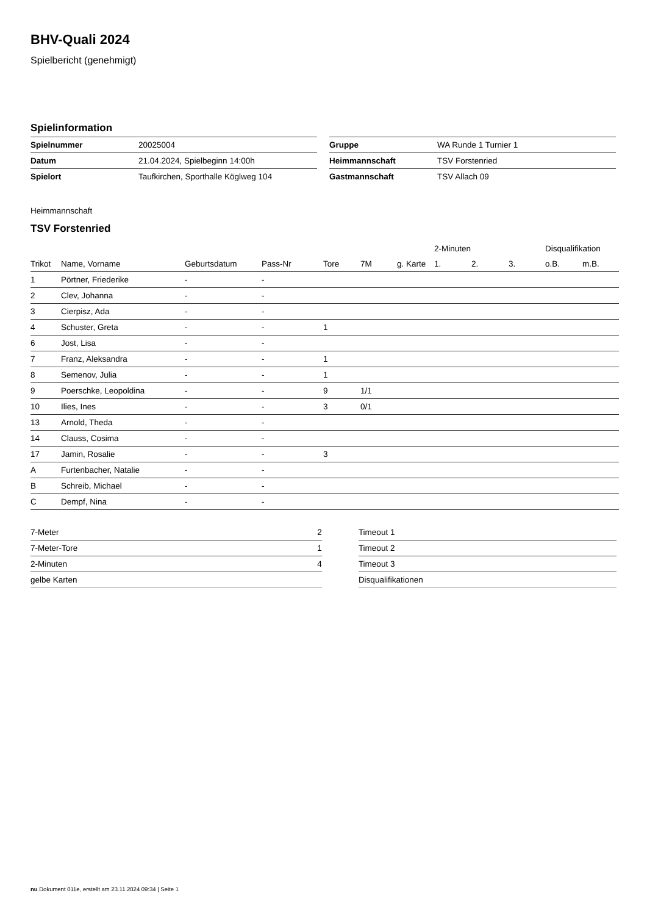BHV-Quali 2024
Spielbericht (genehmigt)
Spielinformation
| Spielnummer | 20025004 |
| Datum | 21.04.2024, Spielbeginn 14:00h |
| Spielort | Taufkirchen, Sporthalle Köglweg 104 |
| Gruppe | WA Runde 1 Turnier 1 |
| Heimmannschaft | TSV Forstenried |
| Gastmannschaft | TSV Allach 09 |
Heimmannschaft
TSV Forstenried
| | | | | | | | 2-Minuten | | | Disqualifikation | |
| --- | --- | --- | --- | --- | --- | --- | --- | --- | --- | --- | --- |
| Trikot | Name, Vorname | Geburtsdatum | Pass-Nr | Tore | 7M | g. Karte | 1. | 2. | 3. | o.B. | m.B. |
| 1 | Pörtner, Friederike | - | - | | | | | | | | |
| 2 | Clev, Johanna | - | - | | | | | | | | |
| 3 | Cierpisz, Ada | - | - | | | | | | | | |
| 4 | Schuster, Greta | - | - | 1 | | | | | | | |
| 6 | Jost, Lisa | - | - | | | | | | | | |
| 7 | Franz, Aleksandra | - | - | 1 | | | | | | | |
| 8 | Semenov, Julia | - | - | 1 | | | | | | | |
| 9 | Poerschke, Leopoldina | - | - | 9 | 1/1 | | | | | | |
| 10 | Ilies, Ines | - | - | 3 | 0/1 | | | | | | |
| 13 | Arnold, Theda | - | - | | | | | | | | |
| 14 | Clauss, Cosima | - | - | | | | | | | | |
| 17 | Jamin, Rosalie | - | - | 3 | | | | | | | |
| A | Furtenbacher, Natalie | - | - | | | | | | | | |
| B | Schreib, Michael | - | - | | | | | | | | |
| C | Dempf, Nina | - | - | | | | | | | | |
| 7-Meter | 2 |
| 7-Meter-Tore | 1 |
| 2-Minuten | 4 |
| gelbe Karten | |
| Timeout 1 |
| Timeout 2 |
| Timeout 3 |
| Disqualifikationen |
nu.Dokument 011e, erstellt am 23.11.2024 09:34 | Seite 1